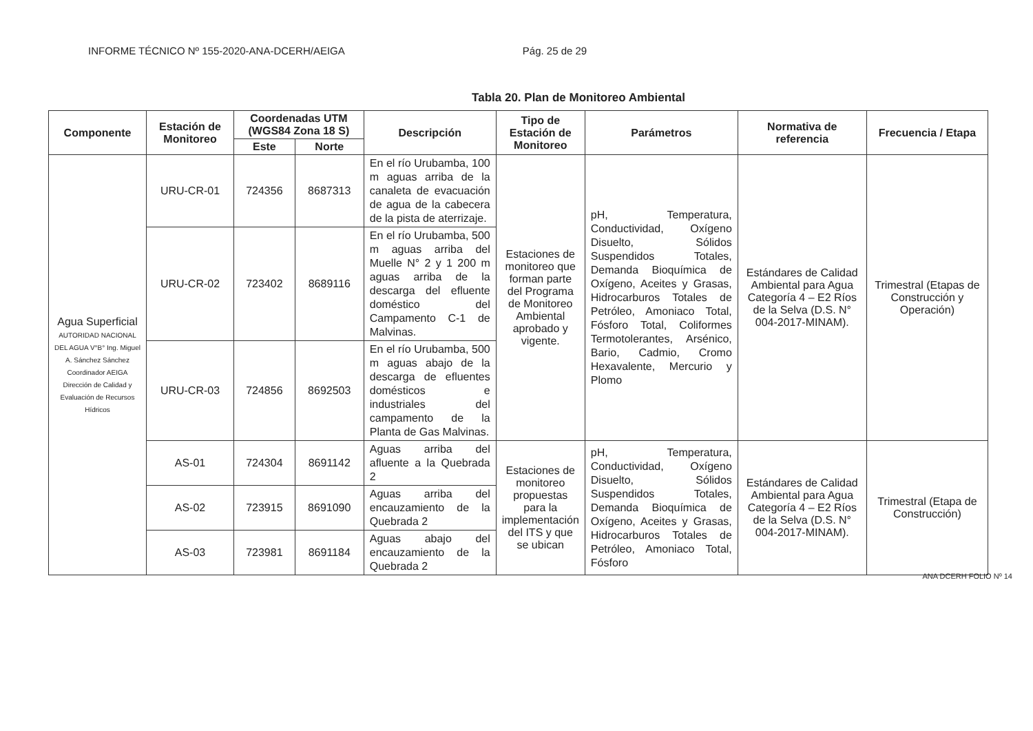INFORME TÉCNICO Nº 155-2020-ANA-DCERH/AEIGA Pág. 25 de 29
Tabla 20. Plan de Monitoreo Ambiental
| Componente | Estación de Monitoreo | Coordenadas UTM (WGS84 Zona 18 S) | | Descripción | Tipo de Estación de Monitoreo | Parámetros | Normativa de referencia | Frecuencia / Etapa |
| --- | --- | --- | --- | --- | --- | --- | --- | --- |
| | | Este | Norte | | | | | |
| Agua Superficial AUTORIDAD NACIONAL DEL AGUA V°B° Ing. Miguel A. Sánchez Sánchez Coordinador AEIGA Dirección de Calidad y Evaluación de Recursos Hídricos | URU-CR-01 | 724356 | 8687313 | En el río Urubamba, 100 m aguas arriba de la canaleta de evacuación de agua de la cabecera de la pista de aterrizaje. | Estaciones de monitoreo que forman parte del Programa de Monitoreo Ambiental aprobado y vigente. | pH, Temperatura, Conductividad, Oxígeno Disuelto, Sólidos Suspendidos Totales, Demanda Bioquímica de Oxígeno, Aceites y Grasas, Hidrocarburos Totales de Petróleo, Amoniaco Total, Fósforo Total, Coliformes Termotolerantes, Arsénico, Bario, Cadmio, Cromo Hexavalente, Mercurio y Plomo | Estándares de Calidad Ambiental para Agua Categoría 4 – E2 Ríos de la Selva (D.S. N° 004-2017-MINAM). | Trimestral (Etapas de Construcción y Operación) |
| | URU-CR-02 | 723402 | 8689116 | En el río Urubamba, 500 m aguas arriba del Muelle N° 2 y 1 200 m aguas arriba de la descarga del efluente doméstico del Campamento C-1 de Malvinas. | | | | |
| | URU-CR-03 | 724856 | 8692503 | En el río Urubamba, 500 m aguas abajo de la descarga de efluentes domésticos e industriales del campamento de la Planta de Gas Malvinas. | | | | |
| | AS-01 | 724304 | 8691142 | Aguas arriba del afluente a la Quebrada 2 | Estaciones de monitoreo propuestas para la implementación del ITS y que se ubican | pH, Temperatura, Conductividad, Oxígeno Disuelto, Sólidos Suspendidos Totales, Demanda Bioquímica de Oxígeno, Aceites y Grasas, Hidrocarburos Totales de Petróleo, Amoniaco Total, Fósforo | Estándares de Calidad Ambiental para Agua Categoría 4 – E2 Ríos de la Selva (D.S. N° 004-2017-MINAM). | Trimestral (Etapa de Construcción) |
| | AS-02 | 723915 | 8691090 | Aguas arriba del encauzamiento de la Quebrada 2 | | | | |
| | AS-03 | 723981 | 8691184 | Aguas abajo del encauzamiento de la Quebrada 2 | | | | |
ANA DCERH FOLIO Nº 14